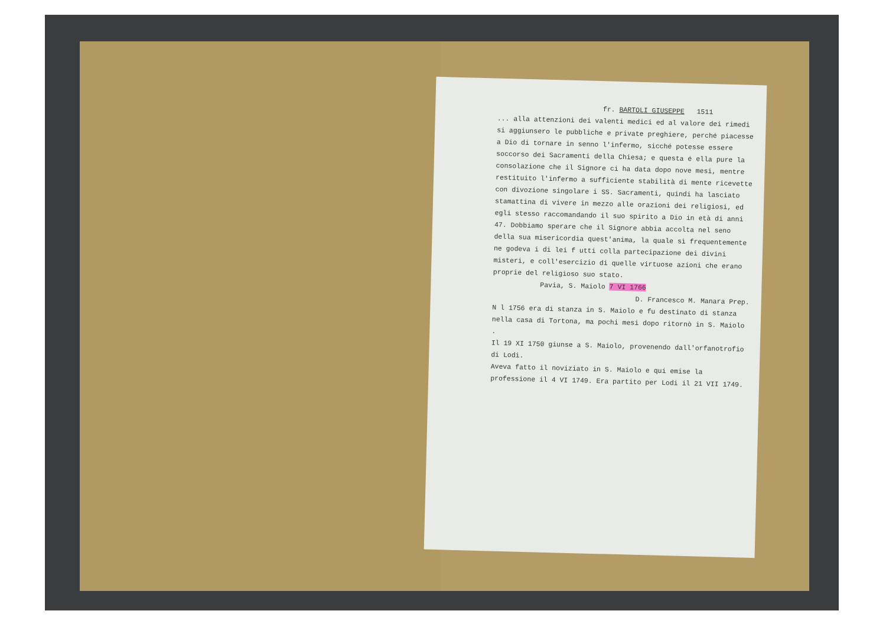fr. BARTOLI GIUSEPPE 1511
... alla attenzioni dei valenti medici ed al valore dei rimedi si aggiunsero le pubbliche e private preghiere, perché piacesse a Dio di tornare in senno l'infermo, sicché potesse essere soccorso dei Sacramenti della Chiesa; e questa é ella pure la consolazione che il Signore ci ha data dopo nove mesi, mentre restituito l'infermo a sufficiente stabilità di mente ricevette con divozione singolare i SS. Sacramenti, quindi ha lasciato stamattina di vivere in mezzo alle orazioni dei religiosi, ed egli stesso raccomandando il suo spirito a Dio in età di anni 47. Dobbiamo sperare che il Signore abbia accolta nel seno della sua misericordia quest'anima, la quale sì frequentemente ne godeva i di lei f utti colla partecipazione dei divini misteri, e coll'esercizio di quelle virtuose azioni che erano proprie del religioso suo stato.
Pavia, S. Maiolo 7 VI 1766
D. Francesco M. Manara Prep.
N l 1756 era di stanza in S. Maiolo e fu destinato di stanza nella casa di Tortona, ma pochi mesi dopo ritornò in S. Maiolo .
Il 19 XI 1750 giunse a S. Maiolo, provenendo dall'orfanotrofio di Lodi.
Aveva fatto il noviziato in S. Maiolo e qui emise la professione il 4 VI 1749. Era partito per Lodi il 21 VII 1749.